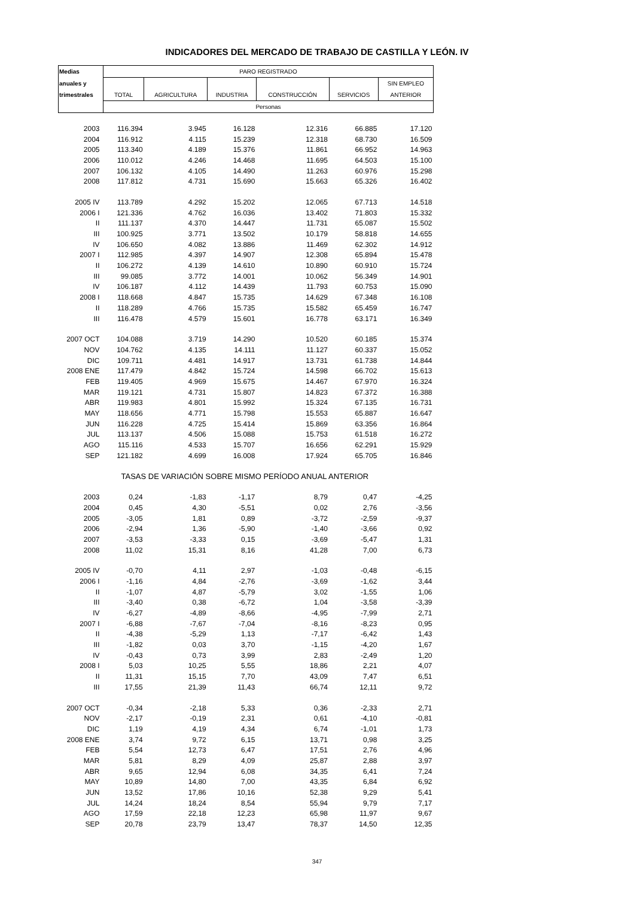INDICADORES DEL MERCADO DE TRABAJO DE CASTILLA Y LEÓN. IV
| Medias | PARO REGISTRADO | | | | | |
| --- | --- | --- | --- | --- | --- | --- |
| anuales y | | | | | | SIN EMPLEO |
| trimestrales | TOTAL | AGRICULTURA | INDUSTRIA | CONSTRUCCIÓN | SERVICIOS | ANTERIOR |
| | Personas | | | | | |
| 2003 | 116.394 | 3.945 | 16.128 | 12.316 | 66.885 | 17.120 |
| 2004 | 116.912 | 4.115 | 15.239 | 12.318 | 68.730 | 16.509 |
| 2005 | 113.340 | 4.189 | 15.376 | 11.861 | 66.952 | 14.963 |
| 2006 | 110.012 | 4.246 | 14.468 | 11.695 | 64.503 | 15.100 |
| 2007 | 106.132 | 4.105 | 14.490 | 11.263 | 60.976 | 15.298 |
| 2008 | 117.812 | 4.731 | 15.690 | 15.663 | 65.326 | 16.402 |
| 2005 IV | 113.789 | 4.292 | 15.202 | 12.065 | 67.713 | 14.518 |
| 2006 I | 121.336 | 4.762 | 16.036 | 13.402 | 71.803 | 15.332 |
| II | 111.137 | 4.370 | 14.447 | 11.731 | 65.087 | 15.502 |
| III | 100.925 | 3.771 | 13.502 | 10.179 | 58.818 | 14.655 |
| IV | 106.650 | 4.082 | 13.886 | 11.469 | 62.302 | 14.912 |
| 2007 I | 112.985 | 4.397 | 14.907 | 12.308 | 65.894 | 15.478 |
| II | 106.272 | 4.139 | 14.610 | 10.890 | 60.910 | 15.724 |
| III | 99.085 | 3.772 | 14.001 | 10.062 | 56.349 | 14.901 |
| IV | 106.187 | 4.112 | 14.439 | 11.793 | 60.753 | 15.090 |
| 2008 I | 118.668 | 4.847 | 15.735 | 14.629 | 67.348 | 16.108 |
| II | 118.289 | 4.766 | 15.735 | 15.582 | 65.459 | 16.747 |
| III | 116.478 | 4.579 | 15.601 | 16.778 | 63.171 | 16.349 |
| 2007 OCT | 104.088 | 3.719 | 14.290 | 10.520 | 60.185 | 15.374 |
| NOV | 104.762 | 4.135 | 14.111 | 11.127 | 60.337 | 15.052 |
| DIC | 109.711 | 4.481 | 14.917 | 13.731 | 61.738 | 14.844 |
| 2008 ENE | 117.479 | 4.842 | 15.724 | 14.598 | 66.702 | 15.613 |
| FEB | 119.405 | 4.969 | 15.675 | 14.467 | 67.970 | 16.324 |
| MAR | 119.121 | 4.731 | 15.807 | 14.823 | 67.372 | 16.388 |
| ABR | 119.983 | 4.801 | 15.992 | 15.324 | 67.135 | 16.731 |
| MAY | 118.656 | 4.771 | 15.798 | 15.553 | 65.887 | 16.647 |
| JUN | 116.228 | 4.725 | 15.414 | 15.869 | 63.356 | 16.864 |
| JUL | 113.137 | 4.506 | 15.088 | 15.753 | 61.518 | 16.272 |
| AGO | 115.116 | 4.533 | 15.707 | 16.656 | 62.291 | 15.929 |
| SEP | 121.182 | 4.699 | 16.008 | 17.924 | 65.705 | 16.846 |
| | TASAS DE VARIACIÓN SOBRE MISMO PERÍODO ANUAL ANTERIOR | | | | | |
| 2003 | 0,24 | -1,83 | -1,17 | 8,79 | 0,47 | -4,25 |
| 2004 | 0,45 | 4,30 | -5,51 | 0,02 | 2,76 | -3,56 |
| 2005 | -3,05 | 1,81 | 0,89 | -3,72 | -2,59 | -9,37 |
| 2006 | -2,94 | 1,36 | -5,90 | -1,40 | -3,66 | 0,92 |
| 2007 | -3,53 | -3,33 | 0,15 | -3,69 | -5,47 | 1,31 |
| 2008 | 11,02 | 15,31 | 8,16 | 41,28 | 7,00 | 6,73 |
| 2005 IV | -0,70 | 4,11 | 2,97 | -1,03 | -0,48 | -6,15 |
| 2006 I | -1,16 | 4,84 | -2,76 | -3,69 | -1,62 | 3,44 |
| II | -1,07 | 4,87 | -5,79 | 3,02 | -1,55 | 1,06 |
| III | -3,40 | 0,38 | -6,72 | 1,04 | -3,58 | -3,39 |
| IV | -6,27 | -4,89 | -8,66 | -4,95 | -7,99 | 2,71 |
| 2007 I | -6,88 | -7,67 | -7,04 | -8,16 | -8,23 | 0,95 |
| II | -4,38 | -5,29 | 1,13 | -7,17 | -6,42 | 1,43 |
| III | -1,82 | 0,03 | 3,70 | -1,15 | -4,20 | 1,67 |
| IV | -0,43 | 0,73 | 3,99 | 2,83 | -2,49 | 1,20 |
| 2008 I | 5,03 | 10,25 | 5,55 | 18,86 | 2,21 | 4,07 |
| II | 11,31 | 15,15 | 7,70 | 43,09 | 7,47 | 6,51 |
| III | 17,55 | 21,39 | 11,43 | 66,74 | 12,11 | 9,72 |
| 2007 OCT | -0,34 | -2,18 | 5,33 | 0,36 | -2,33 | 2,71 |
| NOV | -2,17 | -0,19 | 2,31 | 0,61 | -4,10 | -0,81 |
| DIC | 1,19 | 4,19 | 4,34 | 6,74 | -1,01 | 1,73 |
| 2008 ENE | 3,74 | 9,72 | 6,15 | 13,71 | 0,98 | 3,25 |
| FEB | 5,54 | 12,73 | 6,47 | 17,51 | 2,76 | 4,96 |
| MAR | 5,81 | 8,29 | 4,09 | 25,87 | 2,88 | 3,97 |
| ABR | 9,65 | 12,94 | 6,08 | 34,35 | 6,41 | 7,24 |
| MAY | 10,89 | 14,80 | 7,00 | 43,35 | 6,84 | 6,92 |
| JUN | 13,52 | 17,86 | 10,16 | 52,38 | 9,29 | 5,41 |
| JUL | 14,24 | 18,24 | 8,54 | 55,94 | 9,79 | 7,17 |
| AGO | 17,59 | 22,18 | 12,23 | 65,98 | 11,97 | 9,67 |
| SEP | 20,78 | 23,79 | 13,47 | 78,37 | 14,50 | 12,35 |
347